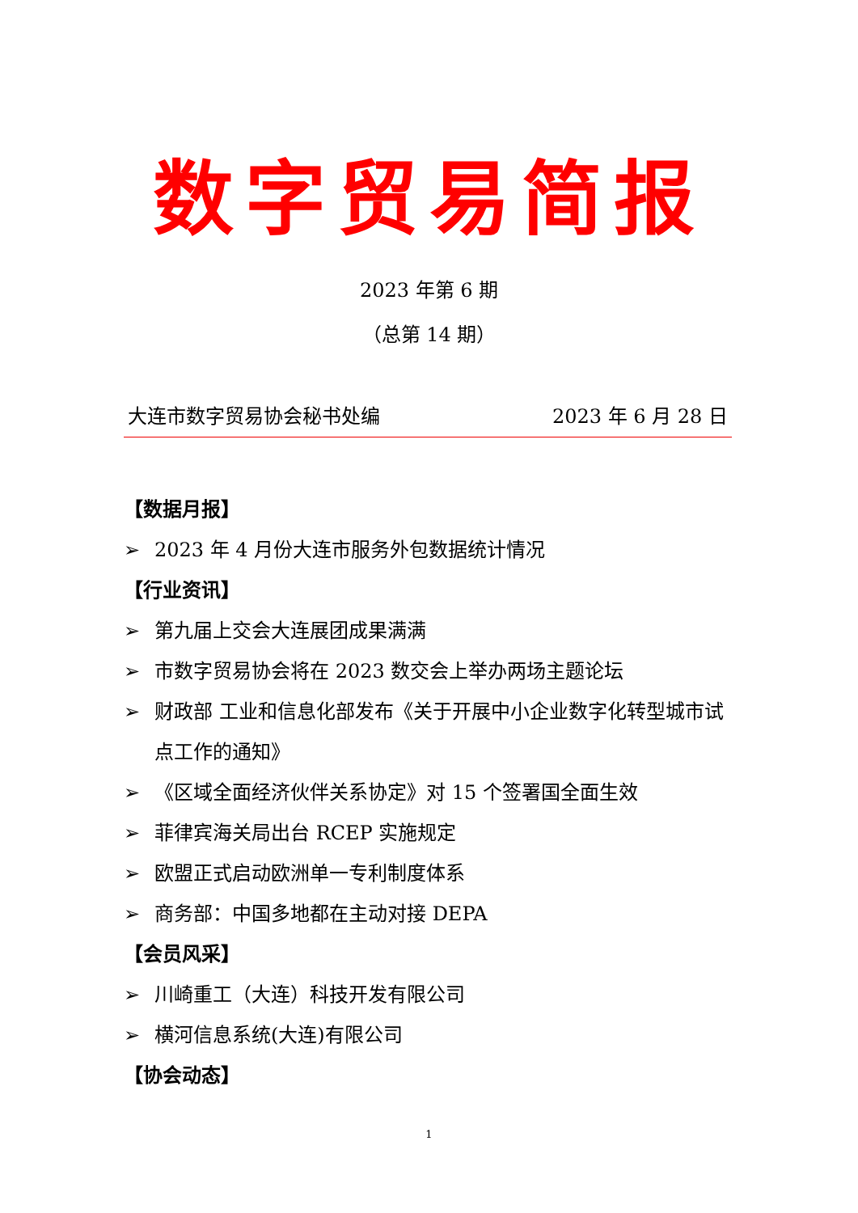数字贸易简报
2023 年第 6 期
（总第 14 期）
大连市数字贸易协会秘书处编 2023 年 6 月 28 日
【数据月报】
➢ 2023 年 4 月份大连市服务外包数据统计情况
【行业资讯】
➢ 第九届上交会大连展团成果满满
➢ 市数字贸易协会将在 2023 数交会上举办两场主题论坛
➢ 财政部 工业和信息化部发布《关于开展中小企业数字化转型城市试点工作的通知》
➢ 《区域全面经济伙伴关系协定》对 15 个签署国全面生效
➢ 菲律宾海关局出台 RCEP 实施规定
➢ 欧盟正式启动欧洲单一专利制度体系
➢ 商务部：中国多地都在主动对接 DEPA
【会员风采】
➢ 川崎重工（大连）科技开发有限公司
➢ 横河信息系统(大连)有限公司
【协会动态】
1